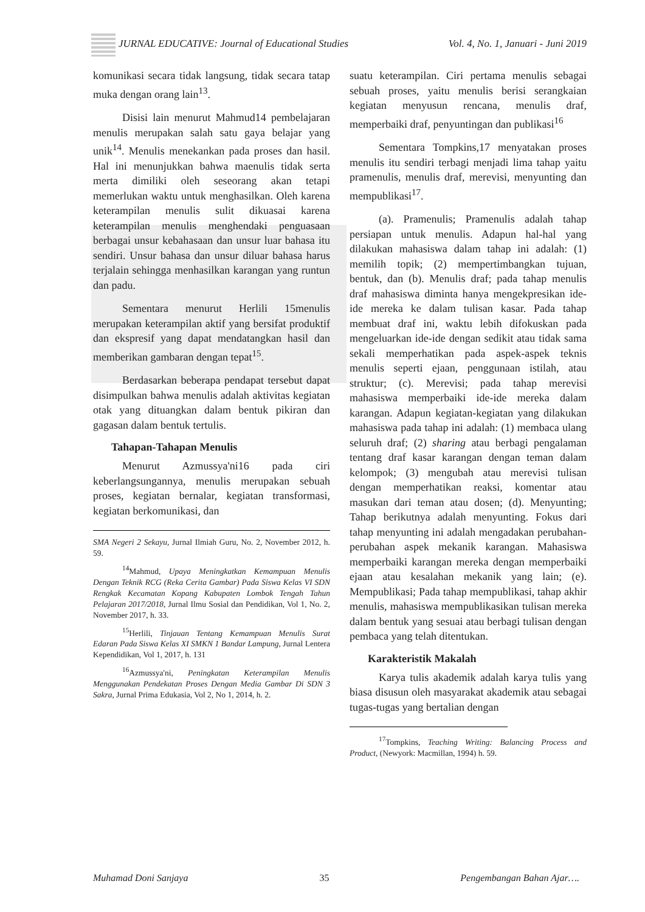JURNAL EDUCATIVE: Journal of Educational Studies Vol. 4, No. 1, Januari - Juni 2019
komunikasi secara tidak langsung, tidak secara tatap muka dengan orang lain<sup>13</sup>.
Disisi lain menurut Mahmud14 pembelajaran menulis merupakan salah satu gaya belajar yang unik<sup>14</sup>. Menulis menekankan pada proses dan hasil. Hal ini menunjukkan bahwa maenulis tidak serta merta dimiliki oleh seseorang akan tetapi memerlukan waktu untuk menghasilkan. Oleh karena keterampilan menulis sulit dikuasai karena keterampilan menulis menghendaki penguasaan berbagai unsur kebahasaan dan unsur luar bahasa itu sendiri. Unsur bahasa dan unsur diluar bahasa harus terjalain sehingga menhasilkan karangan yang runtun dan padu.
Sementara menurut Herlili 15menulis merupakan keterampilan aktif yang bersifat produktif dan ekspresif yang dapat mendatangkan hasil dan memberikan gambaran dengan tepat<sup>15</sup>.
Berdasarkan beberapa pendapat tersebut dapat disimpulkan bahwa menulis adalah aktivitas kegiatan otak yang dituangkan dalam bentuk pikiran dan gagasan dalam bentuk tertulis.
Tahapan-Tahapan Menulis
Menurut Azmussya'ni16 pada ciri keberlangsungannya, menulis merupakan sebuah proses, kegiatan bernalar, kegiatan transformasi, kegiatan berkomunikasi, dan
SMA Negeri 2 Sekayu, Jurnal Ilmiah Guru, No. 2, November 2012, h. 59.
<sup>14</sup> Mahmud, Upaya Meningkatkan Kemampuan Menulis Dengan Teknik RCG (Reka Cerita Gambar) Pada Siswa Kelas VI SDN Rengkak Kecamatan Kopang Kabupaten Lombok Tengah Tahun Pelajaran 2017/2018, Jurnal Ilmu Sosial dan Pendidikan, Vol 1, No. 2, November 2017, h. 33.
<sup>15</sup> Herlili, Tinjauan Tentang Kemampuan Menulis Surat Edaran Pada Siswa Kelas XI SMKN 1 Bandar Lampung, Jurnal Lentera Kependidikan, Vol 1, 2017, h. 131
<sup>16</sup> Azmussya'ni, Peningkatan Keterampilan Menulis Menggunakan Pendekatan Proses Dengan Media Gambar Di SDN 3 Sakra, Jurnal Prima Edukasia, Vol 2, No 1, 2014, h. 2.
suatu keterampilan. Ciri pertama menulis sebagai sebuah proses, yaitu menulis berisi serangkaian kegiatan menyusun rencana, menulis draf, memperbaiki draf, penyuntingan dan publikasi<sup>16</sup>
Sementara Tompkins,17 menyatakan proses menulis itu sendiri terbagi menjadi lima tahap yaitu pramenulis, menulis draf, merevisi, menyunting dan mempublikasi<sup>17</sup>.
(a). Pramenulis; Pramenulis adalah tahap persiapan untuk menulis. Adapun hal-hal yang dilakukan mahasiswa dalam tahap ini adalah: (1) memilih topik; (2) mempertimbangkan tujuan, bentuk, dan (b). Menulis draf; pada tahap menulis draf mahasiswa diminta hanya mengekpresikan ide-ide mereka ke dalam tulisan kasar. Pada tahap membuat draf ini, waktu lebih difokuskan pada mengeluarkan ide-ide dengan sedikit atau tidak sama sekali memperhatikan pada aspek-aspek teknis menulis seperti ejaan, penggunaan istilah, atau struktur; (c). Merevisi; pada tahap merevisi mahasiswa memperbaiki ide-ide mereka dalam karangan. Adapun kegiatan-kegiatan yang dilakukan mahasiswa pada tahap ini adalah: (1) membaca ulang seluruh draf; (2) sharing atau berbagi pengalaman tentang draf kasar karangan dengan teman dalam kelompok; (3) mengubah atau merevisi tulisan dengan memperhatikan reaksi, komentar atau masukan dari teman atau dosen; (d). Menyunting; Tahap berikutnya adalah menyunting. Fokus dari tahap menyunting ini adalah mengadakan perubahan-perubahan aspek mekanik karangan. Mahasiswa memperbaiki karangan mereka dengan memperbaiki ejaan atau kesalahan mekanik yang lain; (e). Mempublikasi; Pada tahap mempublikasi, tahap akhir menulis, mahasiswa mempublikasikan tulisan mereka dalam bentuk yang sesuai atau berbagi tulisan dengan pembaca yang telah ditentukan.
Karakteristik Makalah
Karya tulis akademik adalah karya tulis yang biasa disusun oleh masyarakat akademik atau sebagai tugas-tugas yang bertalian dengan
<sup>17</sup> Tompkins, Teaching Writing: Balancing Process and Product, (Newyork: Macmillan, 1994) h. 59.
Muhamad Doni Sanjaya 35 Pengembangan Bahan Ajar….